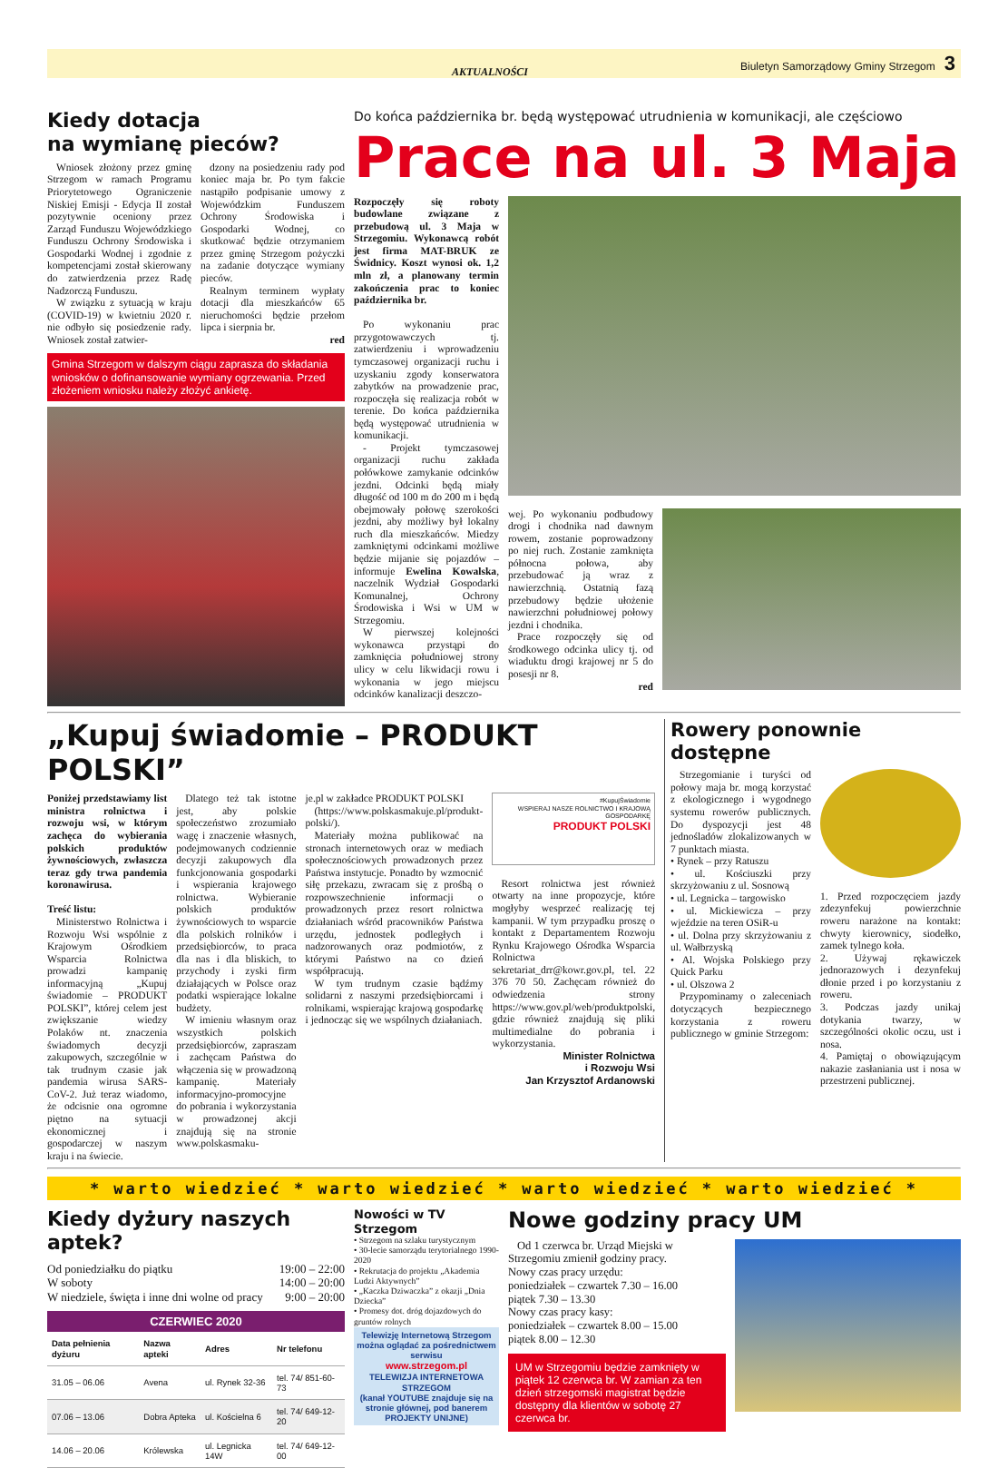AKTUALNOŚCI Biuletyn Samorządowy Gminy Strzegom 3
Kiedy dotacja
na wymianę pieców?
Wniosek złożony przez gminę Strzegom w ramach Programu Priorytetowego Ograniczenie Niskiej Emisji - Edycja II został pozytywnie oceniony przez Zarząd Funduszu Wojewódzkiego Funduszu Ochrony Środowiska i Gospodarki Wodnej i zgodnie z kompetencjami został skierowany do zatwierdzenia przez Radę Nadzorczą Funduszu.
W związku z sytuacją w kraju (COVID-19) w kwietniu 2020 r. nie odbyło się posiedzenie rady. Wniosek został zatwier-
dzony na posiedzeniu rady pod koniec maja br. Po tym fakcie nastąpiło podpisanie umowy z Wojewódzkim Funduszem Ochrony Środowiska i Gospodarki Wodnej, co skutkować będzie otrzymaniem przez gminę Strzegom pożyczki na zadanie dotyczące wymiany pieców.
Realnym terminem wypłaty dotacji dla mieszkańców 65 nieruchomości będzie przełom lipca i sierpnia br.
red
Gmina Strzegom w dalszym ciągu zaprasza do składania wniosków o dofinansowanie wymiany ogrzewania. Przed złożeniem wniosku należy złożyć ankietę.
Do końca października br. będą występować utrudnienia w komunikacji, ale częściowo
Prace na ul. 3 Maja
Rozpoczęły się roboty budowlane związane z przebudową ul. 3 Maja w Strzegomiu. Wykonawcą robót jest firma MAT-BRUK ze Świdnicy. Koszt wynosi ok. 1,2 mln zł, a planowany termin zakończenia prac to koniec października br.
Po wykonaniu prac przygotowawczych tj. zatwierdzeniu i wprowadzeniu tymczasowej organizacji ruchu i uzyskaniu zgody konserwatora zabytków na prowadzenie prac, rozpoczęła się realizacja robót w terenie. Do końca października będą występować utrudnienia w komunikacji.
- Projekt tymczasowej organizacji ruchu zakłada połówkowe zamykanie odcinków jezdni. Odcinki będą miały długość od 100 m do 200 m i będą obejmowały połowę szerokości jezdni, aby możliwy był lokalny ruch dla mieszkańców. Miedzy zamkniętymi odcinkami możliwe będzie mijanie się pojazdów – informuje Ewelina Kowalska, naczelnik Wydział Gospodarki Komunalnej, Ochrony Środowiska i Wsi w UM w Strzegomiu.
W pierwszej kolejności wykonawca przystąpi do zamknięcia południowej strony ulicy w celu likwidacji rowu i wykonania w jego miejscu odcinków kanalizacji deszczo-
wej. Po wykonaniu podbudowy drogi i chodnika nad dawnym rowem, zostanie poprowadzony po niej ruch. Zostanie zamknięta północna połowa, aby przebudować ją wraz z nawierzchnią. Ostatnią fazą przebudowy będzie ułożenie nawierzchni południowej połowy jezdni i chodnika.
Prace rozpoczęły się od środkowego odcinka ulicy tj. od wiaduktu drogi krajowej nr 5 do posesji nr 8.
red
„Kupuj świadomie – PRODUKT POLSKI”
Poniżej przedstawiamy list ministra rolnictwa i rozwoju wsi, w którym zachęca do wybierania polskich produktów żywnościowych, zwłaszcza teraz gdy trwa pandemia koronawirusa.
Treść listu:
Ministerstwo Rolnictwa i Rozwoju Wsi wspólnie z Krajowym Ośrodkiem Wsparcia Rolnictwa prowadzi kampanię informacyjną „Kupuj świadomie – PRODUKT POLSKI”, której celem jest zwiększanie wiedzy Polaków nt. znaczenia świadomych decyzji zakupowych, szczególnie w tak trudnym czasie jak pandemia wirusa SARS-CoV-2. Już teraz wiadomo, że odcisnie ona ogromne piętno na sytuacji ekonomicznej i gospodarczej w naszym kraju i na świecie.
Dlatego też tak istotne jest, aby polskie społeczeństwo zrozumiało wagę i znaczenie własnych, podejmowanych codziennie decyzji zakupowych dla funkcjonowania gospodarki i wspierania krajowego rolnictwa. Wybieranie polskich produktów żywnościowych to wsparcie dla polskich rolników i przedsiębiorców, to praca dla nas i dla bliskich, to przychody i zyski firm działających w Polsce oraz podatki wspierające lokalne budżety.
W imieniu własnym oraz wszystkich polskich przedsiębiorców, zapraszam i zachęcam Państwa do włączenia się w prowadzoną kampanię. Materiały informacyjno-promocyjne do pobrania i wykorzystania w prowadzonej akcji znajdują się na stronie www.polskasmaku-
je.pl w zakładce PRODUKT POLSKI
(https://www.polskasmakuje.pl/produkt-polski/).
Materiały można publikować na stronach internetowych oraz w mediach społecznościowych prowadzonych przez Państwa instytucje. Ponadto by wzmocnić siłę przekazu, zwracam się z prośbą o rozpowszechnienie informacji o prowadzonych przez resort rolnictwa działaniach wśród pracowników Państwa urzędu, jednostek podległych i nadzorowanych oraz podmiotów, z którymi Państwo na co dzień współpracują.
W tym trudnym czasie bądźmy solidarni z naszymi przedsiębiorcami i rolnikami, wspierając krajową gospodarkę i jednocząc się we wspólnych działaniach.
#KupujŚwiadomie
WSPIERAJ NASZE ROLNICTWO I KRAJOWĄ GOSPODARKĘ
PRODUKT POLSKI
Resort rolnictwa jest również otwarty na inne propozycje, które mogłyby wesprzeć realizację tej kampanii. W tym przypadku proszę o kontakt z Departamentem Rozwoju Rynku Krajowego Ośrodka Wsparcia Rolnictwa sekretariat_drr@kowr.gov.pl, tel. 22 376 70 50. Zachęcam również do odwiedzenia strony https://www.gov.pl/web/produktpolski, gdzie również znajdują się pliki multimedialne do pobrania i wykorzystania.
Minister Rolnictwa
i Rozwoju Wsi
Jan Krzysztof Ardanowski
Rowery ponownie dostępne
Strzegomianie i turyści od połowy maja br. mogą korzystać z ekologicznego i wygodnego systemu rowerów publicznych. Do dyspozycji jest 48 jednośladów zlokalizowanych w 7 punktach miasta.
• Rynek – przy Ratuszu
• ul. Kościuszki przy skrzyżowaniu z ul. Sosnową
• ul. Legnicka – targowisko
• ul. Mickiewicza – przy wjeździe na teren OSiR-u
• ul. Dolna przy skrzyżowaniu z ul. Wałbrzyską
• Al. Wojska Polskiego przy Quick Parku
• ul. Olszowa 2
Przypominamy o zaleceniach dotyczących bezpiecznego korzystania z roweru publicznego w gminie Strzegom:
1. Przed rozpoczęciem jazdy zdezynfekuj powierzchnie roweru narażone na kontakt: chwyty kierownicy, siodełko, zamek tylnego koła.
2. Używaj rękawiczek jednorazowych i dezynfekuj dłonie przed i po korzystaniu z roweru.
3. Podczas jazdy unikaj dotykania twarzy, w szczególności okolic oczu, ust i nosa.
4. Pamiętaj o obowiązującym nakazie zasłaniania ust i nosa w przestrzeni publicznej.
* warto wiedzieć * warto wiedzieć * warto wiedzieć * warto wiedzieć *
Kiedy dyżury naszych aptek?
Od poniedziałku do piątku 19:00 – 22:00
W soboty 14:00 – 20:00
W niedziele, święta i inne dni wolne od pracy 9:00 – 20:00
CZERWIEC 2020
| Data pełnienia dyżuru | Nazwa apteki | Adres | Nr telefonu |
| --- | --- | --- | --- |
| 31.05 – 06.06 | Avena | ul. Rynek 32-36 | tel. 74/ 851-60-73 |
| 07.06 – 13.06 | Dobra Apteka | ul. Kościelna 6 | tel. 74/ 649-12-20 |
| 14.06 – 20.06 | Królewska | ul. Legnicka 14W | tel. 74/ 649-12-00 |
Nowości w TV Strzegom
• Strzegom na szlaku turystycznym
• 30-lecie samorządu terytorialnego 1990-2020
• Rekrutacja do projektu „Akademia Ludzi Aktywnych”
• „Kaczka Dziwaczka” z okazji „Dnia Dziecka”
• Promesy dot. dróg dojazdowych do gruntów rolnych
Telewizję Internetową Strzegom można oglądać za pośrednictwem serwisu
www.strzegom.pl
TELEWIZJA INTERNETOWA STRZEGOM
(kanał YOUTUBE znajduje się na stronie głównej, pod banerem PROJEKTY UNIJNE)
Nowe godziny pracy UM
Od 1 czerwca br. Urząd Miejski w Strzegomiu zmienił godziny pracy.
Nowy czas pracy urzędu:
poniedziałek – czwartek 7.30 – 16.00
piątek 7.30 – 13.30
Nowy czas pracy kasy:
poniedziałek – czwartek 8.00 – 15.00
piątek 8.00 – 12.30
UM w Strzegomiu będzie zamknięty w piątek 12 czerwca br. W zamian za ten dzień strzegomski magistrat będzie dostępny dla klientów w sobotę 27 czerwca br.